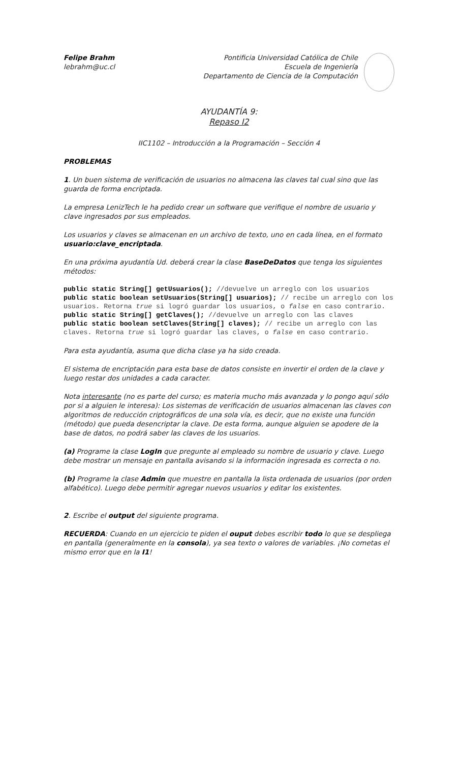Felipe Brahm
lebrahm@uc.cl
Pontificia Universidad Católica de Chile
Escuela de Ingeniería
Departamento de Ciencia de la Computación
AYUDANTÍA 9:
Repaso I2
IIC1102 – Introducción a la Programación – Sección 4
PROBLEMAS
1. Un buen sistema de verificación de usuarios no almacena las claves tal cual sino que las guarda de forma encriptada.
La empresa LenizTech le ha pedido crear un software que verifique el nombre de usuario y clave ingresados por sus empleados.
Los usuarios y claves se almacenan en un archivo de texto, uno en cada línea, en el formato usuario:clave_encriptada.
En una próxima ayudantía Ud. deberá crear la clase BaseDeDatos que tenga los siguientes métodos:
public static String[] getUsuarios(); //devuelve un arreglo con los usuarios
public static boolean setUsuarios(String[] usuarios); // recibe un arreglo con los usuarios. Retorna true si logró guardar los usuarios, o false en caso contrario.
public static String[] getClaves(); //devuelve un arreglo con las claves
public static boolean setClaves(String[] claves); // recibe un arreglo con las claves. Retorna true si logró guardar las claves, o false en caso contrario.
Para esta ayudantía, asuma que dicha clase ya ha sido creada.
El sistema de encriptación para esta base de datos consiste en invertir el orden de la clave y luego restar dos unidades a cada caracter.
Nota interesante (no es parte del curso; es materia mucho más avanzada y lo pongo aquí sólo por si a alguien le interesa): Los sistemas de verificación de usuarios almacenan las claves con algoritmos de reducción criptográficos de una sola vía, es decir, que no existe una función (método) que pueda desencriptar la clave. De esta forma, aunque alguien se apodere de la base de datos, no podrá saber las claves de los usuarios.
(a) Programe la clase LogIn que pregunte al empleado su nombre de usuario y clave. Luego debe mostrar un mensaje en pantalla avisando si la información ingresada es correcta o no.
(b) Programe la clase Admin que muestre en pantalla la lista ordenada de usuarios (por orden alfabético). Luego debe permitir agregar nuevos usuarios y editar los existentes.
2. Escribe el output del siguiente programa.
RECUERDA: Cuando en un ejercicio te piden el ouput debes escribir todo lo que se despliega en pantalla (generalmente en la consola), ya sea texto o valores de variables. ¡No cometas el mismo error que en la I1!